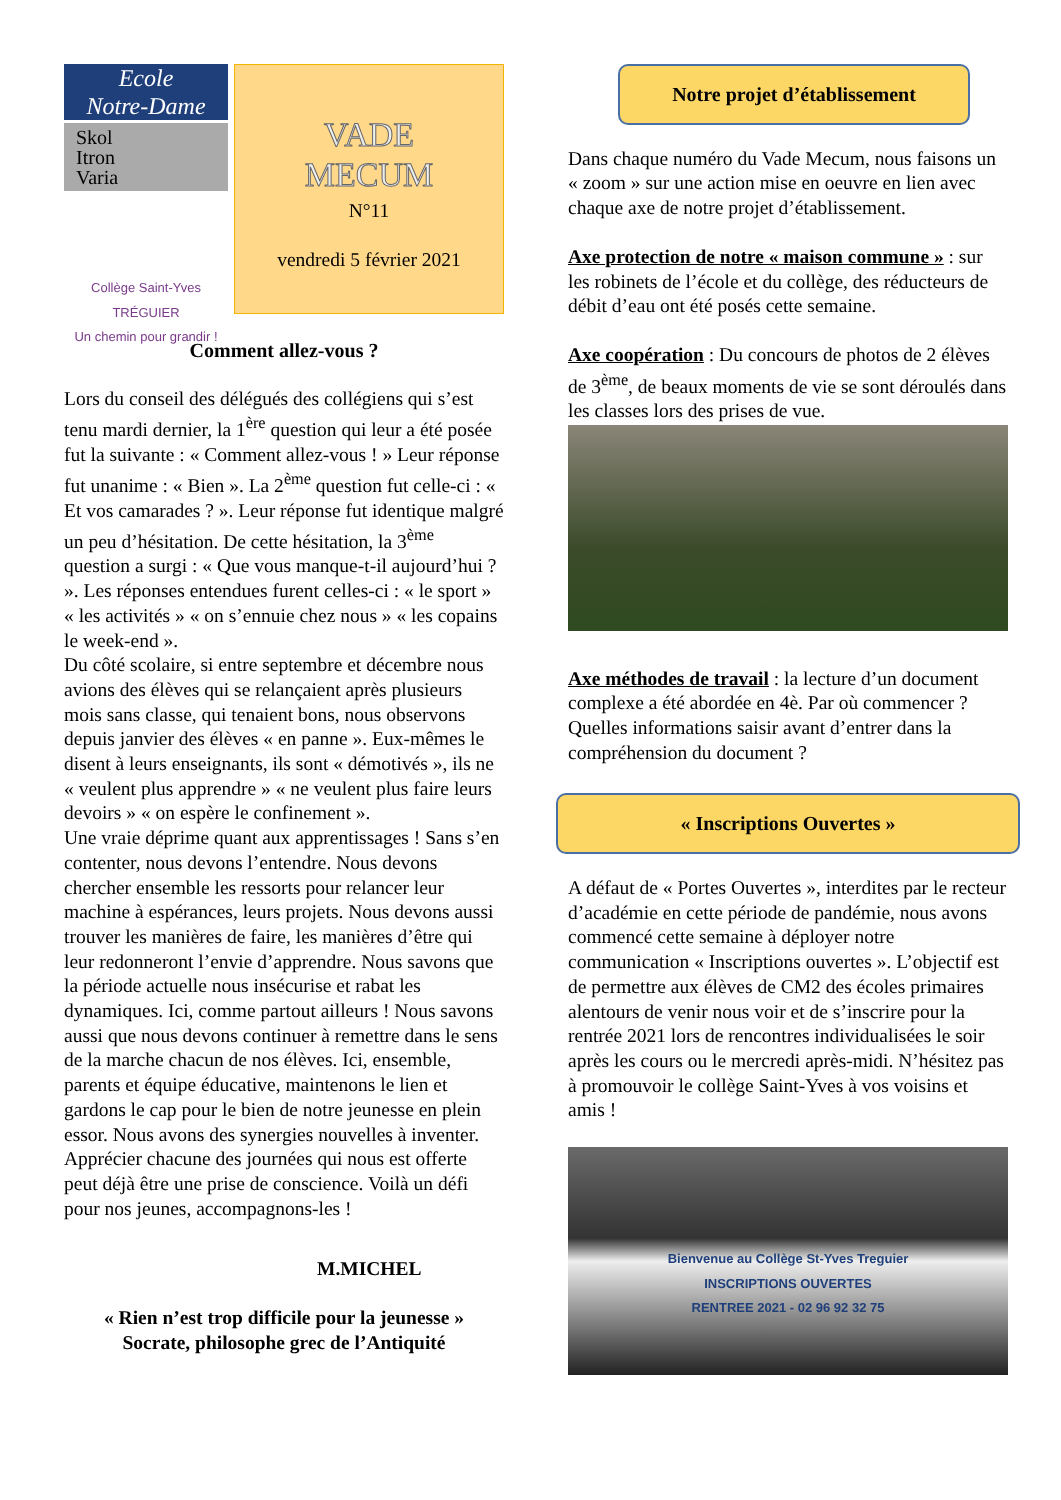Ecole
Notre-Dame
Skol
Itron
Varia
Collège Saint-Yves
TRÉGUIER
Un chemin pour grandir !
VADE
MECUM
N°11
vendredi 5 février 2021
Comment allez-vous ?
Lors du conseil des délégués des collégiens qui s’est tenu mardi dernier, la 1<sup>ère</sup> question qui leur a été posée fut la suivante : « Comment allez-vous ! » Leur réponse fut unanime : « Bien ». La 2<sup>ème</sup> question fut celle-ci : « Et vos camarades ? ». Leur réponse fut identique malgré un peu d’hésitation. De cette hésitation, la 3<sup>ème</sup> question a surgi : « Que vous manque-t-il aujourd’hui ? ». Les réponses entendues furent celles-ci : « le sport » « les activités » « on s’ennuie chez nous » « les copains le week-end ».
Du côté scolaire, si entre septembre et décembre nous avions des élèves qui se relançaient après plusieurs mois sans classe, qui tenaient bons, nous observons depuis janvier des élèves « en panne ». Eux-mêmes le disent à leurs enseignants, ils sont « démotivés », ils ne « veulent plus apprendre » « ne veulent plus faire leurs devoirs » « on espère le confinement ».
Une vraie déprime quant aux apprentissages ! Sans s’en contenter, nous devons l’entendre. Nous devons chercher ensemble les ressorts pour relancer leur machine à espérances, leurs projets. Nous devons aussi trouver les manières de faire, les manières d’être qui leur redonneront l’envie d’apprendre. Nous savons que la période actuelle nous insécurise et rabat les dynamiques. Ici, comme partout ailleurs ! Nous savons aussi que nous devons continuer à remettre dans le sens de la marche chacun de nos élèves. Ici, ensemble, parents et équipe éducative, maintenons le lien et gardons le cap pour le bien de notre jeunesse en plein essor. Nous avons des synergies nouvelles à inventer. Apprécier chacune des journées qui nous est offerte peut déjà être une prise de conscience. Voilà un défi pour nos jeunes, accompagnons-les !
M.MICHEL
« Rien n’est trop difficile pour la jeunesse »
Socrate, philosophe grec de l’Antiquité
Notre projet d’établissement
Dans chaque numéro du Vade Mecum, nous faisons un « zoom » sur une action mise en oeuvre en lien avec chaque axe de notre projet d’établissement.
Axe protection de notre « maison commune » : sur les robinets de l’école et du collège, des réducteurs de débit d’eau ont été posés cette semaine.
Axe coopération : Du concours de photos de 2 élèves de 3<sup>ème</sup>, de beaux moments de vie se sont déroulés dans les classes lors des prises de vue.
Axe méthodes de travail : la lecture d’un document complexe a été abordée en 4è. Par où commencer ? Quelles informations saisir avant d’entrer dans la compréhension du document ?
« Inscriptions Ouvertes »
A défaut de « Portes Ouvertes », interdites par le recteur d’académie en cette période de pandémie, nous avons commencé cette semaine à déployer notre communication « Inscriptions ouvertes ». L’objectif est de permettre aux élèves de CM2 des écoles primaires alentours de venir nous voir et de s’inscrire pour la rentrée 2021 lors de rencontres individualisées le soir après les cours ou le mercredi après-midi. N’hésitez pas à promouvoir le collège Saint-Yves à vos voisins et amis !
Bienvenue au Collège St-Yves Treguier
INSCRIPTIONS OUVERTES
RENTREE 2021 - 02 96 92 32 75